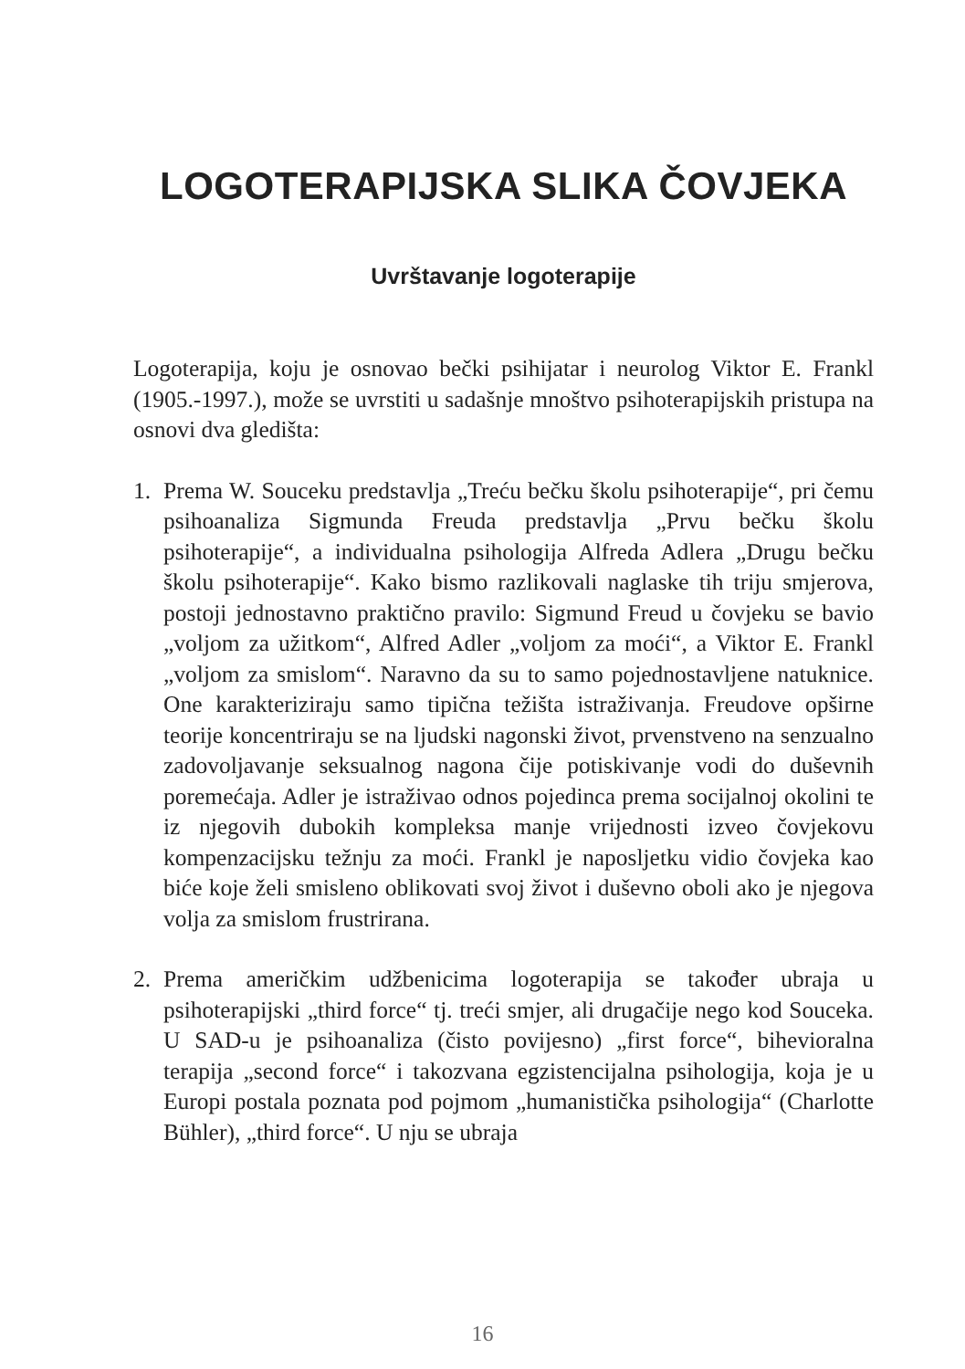LOGOTERAPIJSKA SLIKA ČOVJEKA
Uvrštavanje logoterapije
Logoterapija, koju je osnovao bečki psihijatar i neurolog Viktor E. Frankl (1905.-1997.), može se uvrstiti u sadašnje mnoštvo psihoterapijskih pristupa na osnovi dva gledišta:
1. Prema W. Souceku predstavlja „Treću bečku školu psihoterapije“, pri čemu psihoanaliza Sigmunda Freuda predstavlja „Prvu bečku školu psihoterapije“, a individualna psihologija Alfreda Adlera „Drugu bečku školu psihoterapije“. Kako bismo razlikovali naglaske tih triju smjerova, postoji jednostavno praktično pravilo: Sigmund Freud u čovjeku se bavio „voljom za užitkom“, Alfred Adler „voljom za moći“, a Viktor E. Frankl „voljom za smislom“. Naravno da su to samo pojednostavljene natuknice. One karakteriziraju samo tipična težišta istraživanja. Freudove opširne teorije koncentriraju se na ljudski nagonski život, prvenstveno na senzualno zadovoljavanje seksualnog nagona čije potiskivanje vodi do duševnih poremećaja. Adler je istraživao odnos pojedinca prema socijalnoj okolini te iz njegovih dubokih kompleksa manje vrijednosti izveo čovjekovu kompenzacijsku težnju za moći. Frankl je naposljetku vidio čovjeka kao biće koje želi smisleno oblikovati svoj život i duševno oboli ako je njegova volja za smislom frustrirana.
2. Prema američkim udžbenicima logoterapija se također ubraja u psihoterapijski „third force“ tj. treći smjer, ali drugačije nego kod Souceka. U SAD-u je psihoanaliza (čisto povijesno) „first force“, bihevioralna terapija „second force“ i takozvana egzistencijalna psihologija, koja je u Europi postala poznata pod pojmom „humanistička psihologija“ (Charlotte Bühler), „third force“. U nju se ubraja
16